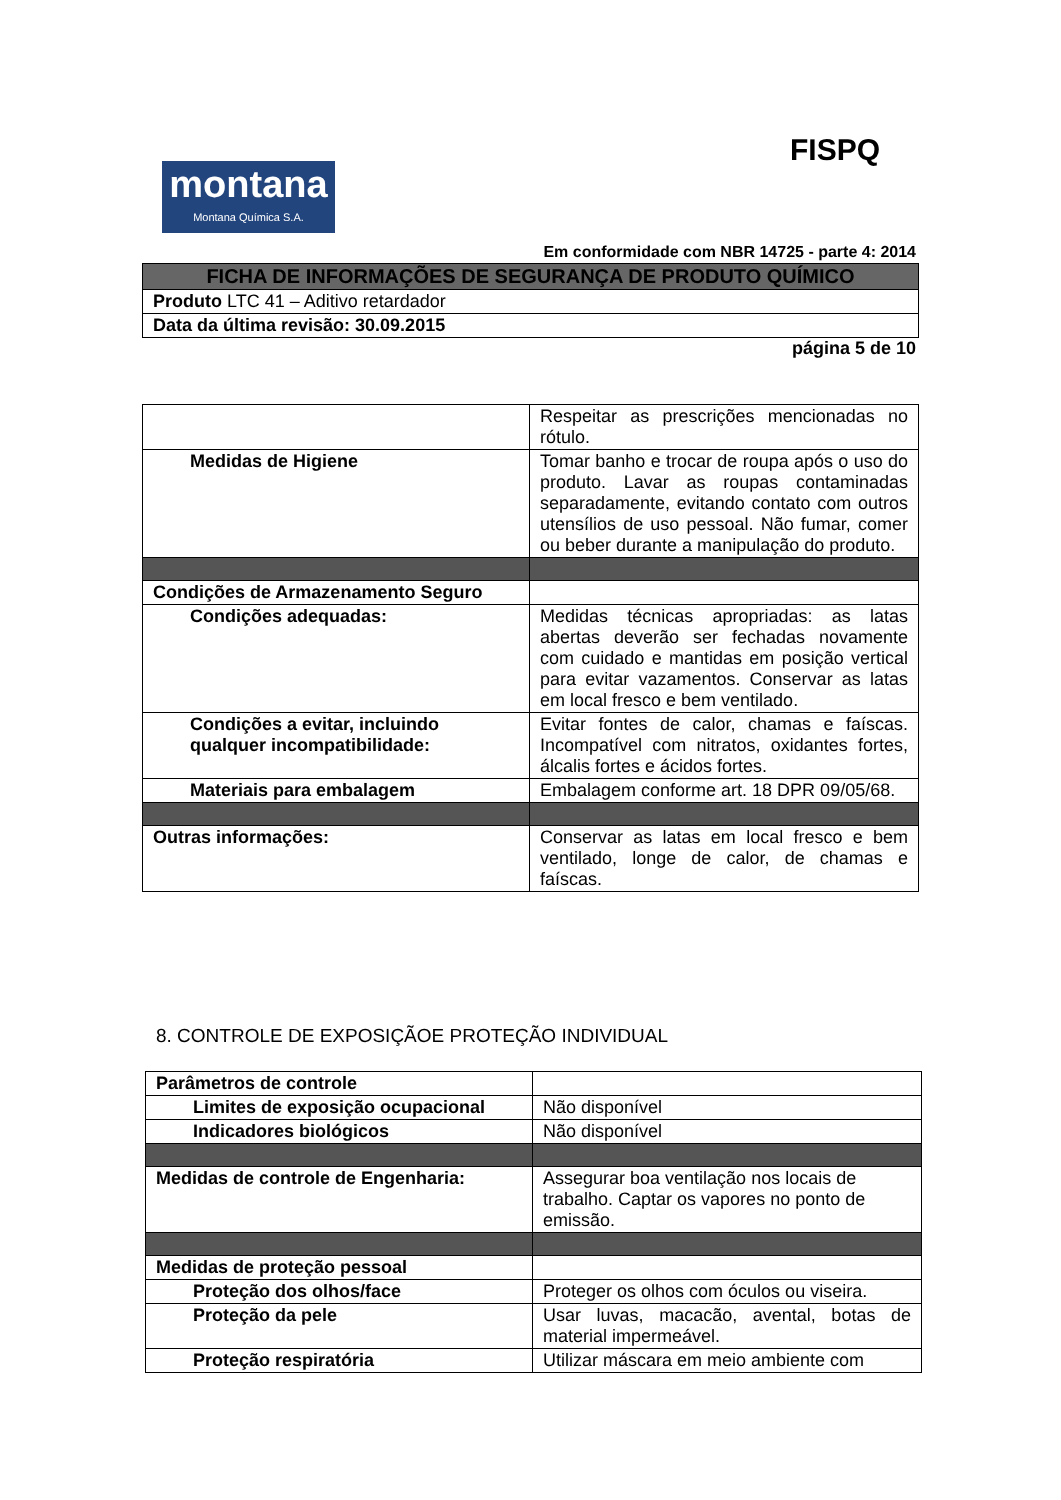FISPQ
montana
Montana Química S.A.
Em conformidade com NBR 14725 - parte 4: 2014
| FICHA DE INFORMAÇÕES DE SEGURANÇA DE PRODUTO QUÍMICO |
| Produto LTC 41 – Aditivo retardador |
| Data da última revisão: 30.09.2015 |
página 5 de 10
| | Respeitar as prescrições mencionadas no rótulo. |
| Medidas de Higiene | Tomar banho e trocar de roupa após o uso do produto. Lavar as roupas contaminadas separadamente, evitando contato com outros utensílios de uso pessoal. Não fumar, comer ou beber durante a manipulação do produto. |
| Condições de Armazenamento Seguro | |
| Condições adequadas: | Medidas técnicas apropriadas: as latas abertas deverão ser fechadas novamente com cuidado e mantidas em posição vertical para evitar vazamentos. Conservar as latas em local fresco e bem ventilado. |
| Condições a evitar, incluindo qualquer incompatibilidade: | Evitar fontes de calor, chamas e faíscas. Incompatível com nitratos, oxidantes fortes, álcalis fortes e ácidos fortes. |
| Materiais para embalagem | Embalagem conforme art. 18 DPR 09/05/68. |
| Outras informações: | Conservar as latas em local fresco e bem ventilado, longe de calor, de chamas e faíscas. |
8. CONTROLE DE EXPOSIÇÃOE PROTEÇÃO INDIVIDUAL
| Parâmetros de controle | |
| Limites de exposição ocupacional | Não disponível |
| Indicadores biológicos | Não disponível |
| Medidas de controle de Engenharia: | Assegurar boa ventilação nos locais de trabalho. Captar os vapores no ponto de emissão. |
| Medidas de proteção pessoal | |
| Proteção dos olhos/face | Proteger os olhos com óculos ou viseira. |
| Proteção da pele | Usar luvas, macacão, avental, botas de material impermeável. |
| Proteção respiratória | Utilizar máscara em meio ambiente com |